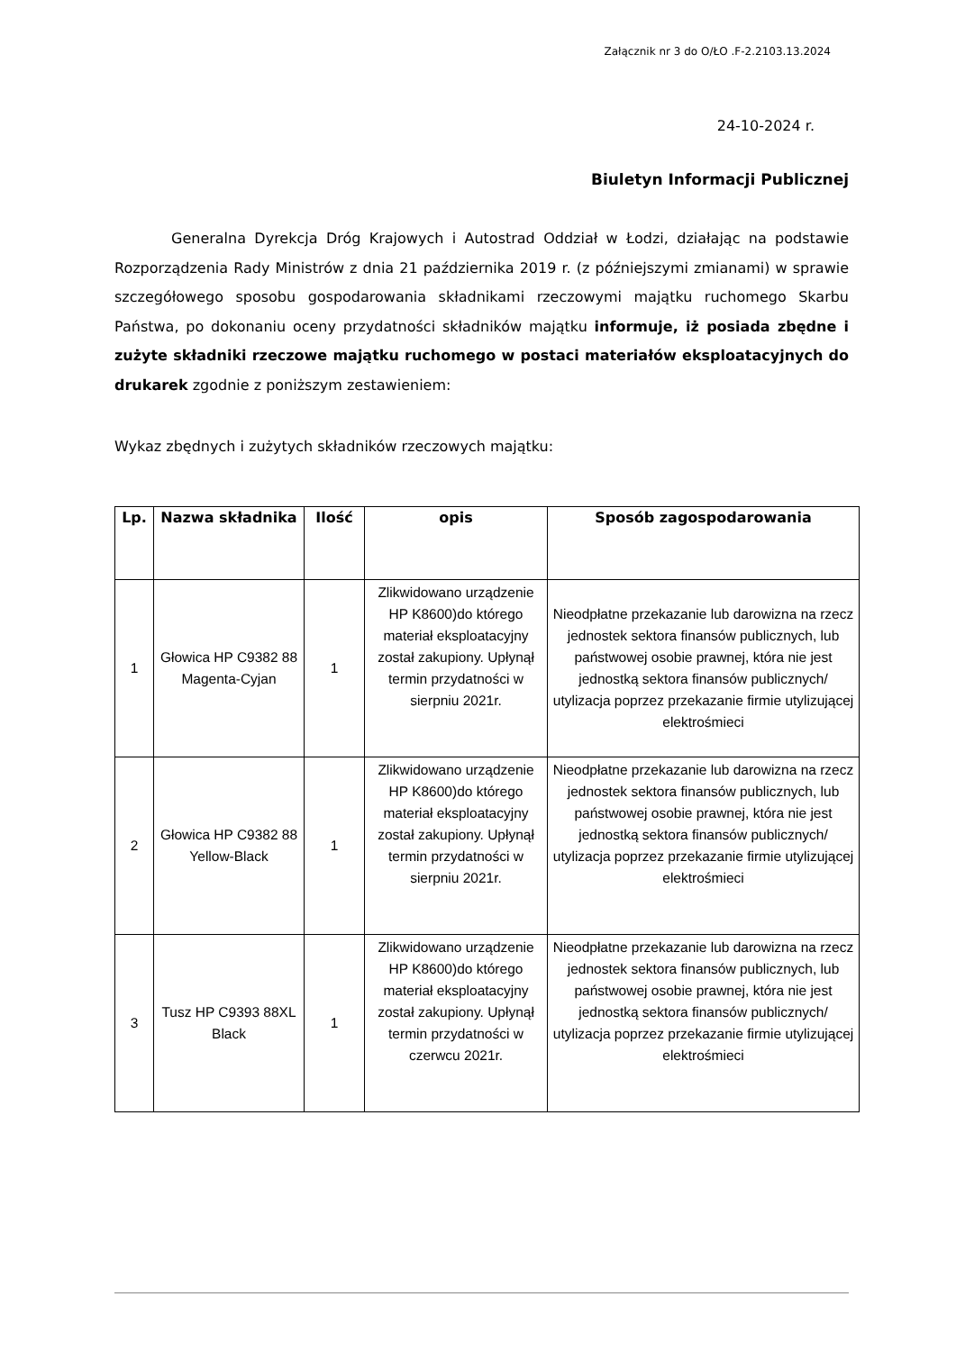Załącznik nr 3 do O/ŁO .F-2.2103.13.2024
24-10-2024 r.
Biuletyn Informacji Publicznej
Generalna Dyrekcja Dróg Krajowych i Autostrad Oddział w Łodzi, działając na podstawie Rozporządzenia Rady Ministrów z dnia 21 października 2019 r. (z późniejszymi zmianami) w sprawie szczegółowego sposobu gospodarowania składnikami rzeczowymi majątku ruchomego Skarbu Państwa, po dokonaniu oceny przydatności składników majątku informuje, iż posiada zbędne i zużyte składniki rzeczowe majątku ruchomego w postaci materiałów eksploatacyjnych do drukarek zgodnie z poniższym zestawieniem:
Wykaz zbędnych i zużytych składników rzeczowych majątku:
| Lp. | Nazwa składnika | Ilość | opis | Sposób zagospodarowania |
| --- | --- | --- | --- | --- |
| 1 | Głowica HP C9382 88 Magenta-Cyjan | 1 | Zlikwidowano urządzenie HP K8600)do którego materiał eksploatacyjny został zakupiony. Upłynął termin przydatności w sierpniu 2021r. | Nieodpłatne przekazanie lub darowizna na rzecz jednostek sektora finansów publicznych, lub państwowej osobie prawnej, która nie jest jednostką sektora finansów publicznych/ utylizacja poprzez przekazanie firmie utylizującej elektrośmieci |
| 2 | Głowica HP C9382 88 Yellow-Black | 1 | Zlikwidowano urządzenie HP K8600)do którego materiał eksploatacyjny został zakupiony. Upłynął termin przydatności w sierpniu 2021r. | Nieodpłatne przekazanie lub darowizna na rzecz jednostek sektora finansów publicznych, lub państwowej osobie prawnej, która nie jest jednostką sektora finansów publicznych/ utylizacja poprzez przekazanie firmie utylizującej elektrośmieci |
| 3 | Tusz HP C9393 88XL Black | 1 | Zlikwidowano urządzenie HP K8600)do którego materiał eksploatacyjny został zakupiony. Upłynął termin przydatności w czerwcu 2021r. | Nieodpłatne przekazanie lub darowizna na rzecz jednostek sektora finansów publicznych, lub państwowej osobie prawnej, która nie jest jednostką sektora finansów publicznych/ utylizacja poprzez przekazanie firmie utylizującej elektrośmieci |